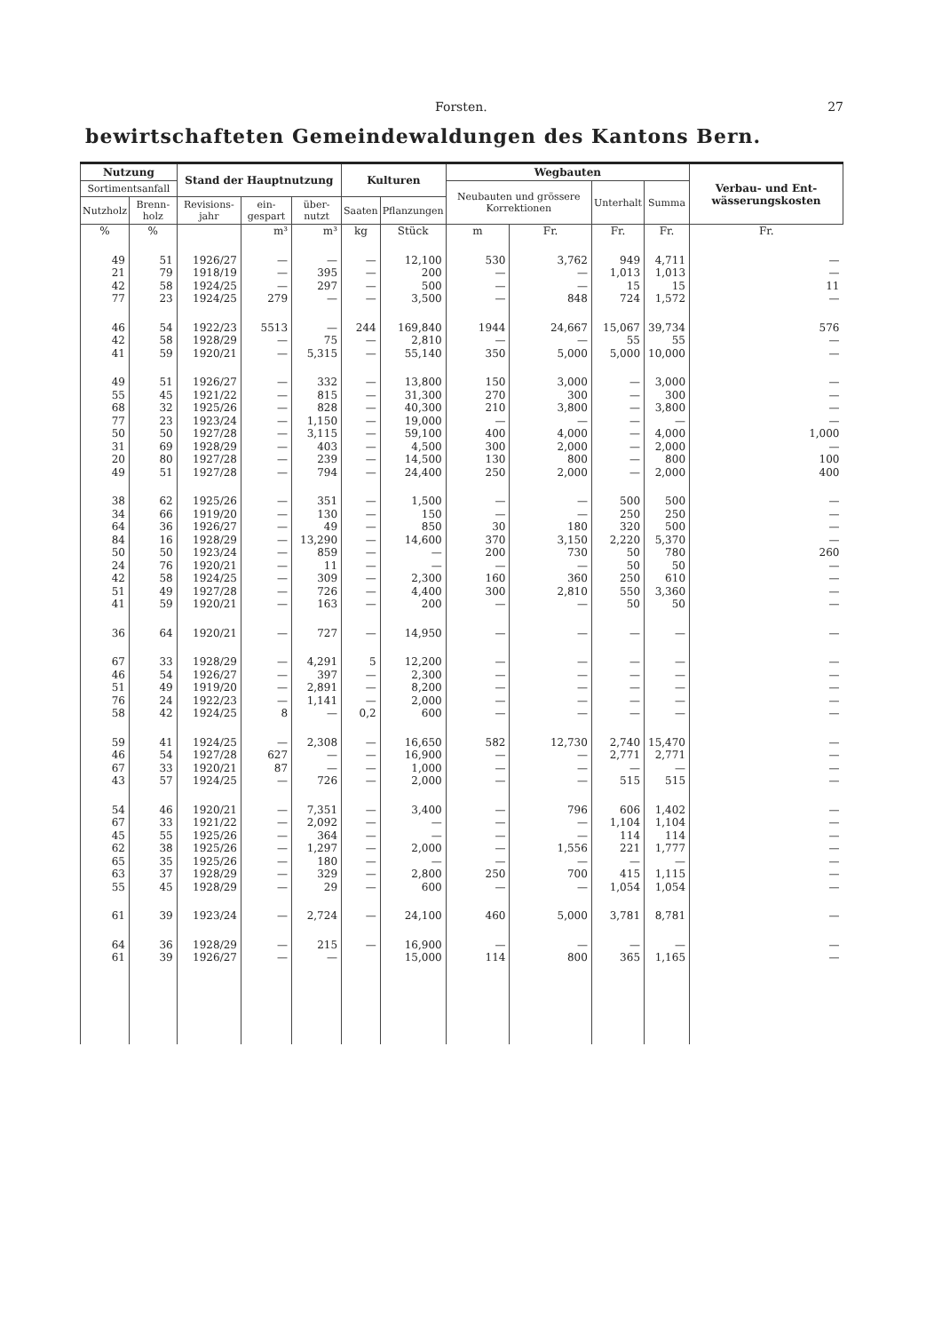Forsten. 27
bewirtschafteten Gemeindewaldungen des Kantons Bern.
| Nutzung | | Stand der Hauptnutzung | | | Kulturen | | Wegbauten | | | | Verbau- und Ent­wässerungs­kosten |
| --- | --- | --- | --- | --- | --- | --- | --- | --- | --- | --- | --- |
| Sortimentsanfall | | | | | | | Neubauten und grössere Korrektionen | | Unterhalt | Summa | |
| Nutzholz | Brenn­holz | Revisions­jahr | ein­gespart | über­nutzt | Saaten | Pflanzungen | | | | | |
| % | % | | m³ | m³ | kg | Stück | m | Fr. | Fr. | Fr. | Fr. |
| 49 | 51 | 1926/27 | — | — | — | 12,100 | 530 | 3,762 | 949 | 4,711 | — |
| 21 | 79 | 1918/19 | — | 395 | — | 200 | — | — | 1,013 | 1,013 | — |
| 42 | 58 | 1924/25 | — | 297 | — | 500 | — | — | 15 | 15 | 11 |
| 77 | 23 | 1924/25 | 279 | — | — | 3,500 | — | 848 | 724 | 1,572 | — |
| 46 | 54 | 1922/23 | 5513 | — | 244 | 169,840 | 1944 | 24,667 | 15,067 | 39,734 | 576 |
| 42 | 58 | 1928/29 | — | 75 | — | 2,810 | — | — | 55 | 55 | — |
| 41 | 59 | 1920/21 | — | 5,315 | — | 55,140 | 350 | 5,000 | 5,000 | 10,000 | — |
| 49 | 51 | 1926/27 | — | 332 | — | 13,800 | 150 | 3,000 | — | 3,000 | — |
| 55 | 45 | 1921/22 | — | 815 | — | 31,300 | 270 | 300 | — | 300 | — |
| 68 | 32 | 1925/26 | — | 828 | — | 40,300 | 210 | 3,800 | — | 3,800 | — |
| 77 | 23 | 1923/24 | — | 1,150 | — | 19,000 | — | — | — | — | — |
| 50 | 50 | 1927/28 | — | 3,115 | — | 59,100 | 400 | 4,000 | — | 4,000 | 1,000 |
| 31 | 69 | 1928/29 | — | 403 | — | 4,500 | 300 | 2,000 | — | 2,000 | — |
| 20 | 80 | 1927/28 | — | 239 | — | 14,500 | 130 | 800 | — | 800 | 100 |
| 49 | 51 | 1927/28 | — | 794 | — | 24,400 | 250 | 2,000 | — | 2,000 | 400 |
| 38 | 62 | 1925/26 | — | 351 | — | 1,500 | — | — | 500 | 500 | — |
| 34 | 66 | 1919/20 | — | 130 | — | 150 | — | — | 250 | 250 | — |
| 64 | 36 | 1926/27 | — | 49 | — | 850 | 30 | 180 | 320 | 500 | — |
| 84 | 16 | 1928/29 | — | 13,290 | — | 14,600 | 370 | 3,150 | 2,220 | 5,370 | — |
| 50 | 50 | 1923/24 | — | 859 | — | — | 200 | 730 | 50 | 780 | 260 |
| 24 | 76 | 1920/21 | — | 11 | — | — | — | — | 50 | 50 | — |
| 42 | 58 | 1924/25 | — | 309 | — | 2,300 | 160 | 360 | 250 | 610 | — |
| 51 | 49 | 1927/28 | — | 726 | — | 4,400 | 300 | 2,810 | 550 | 3,360 | — |
| 41 | 59 | 1920/21 | — | 163 | — | 200 | — | — | 50 | 50 | — |
| 36 | 64 | 1920/21 | — | 727 | — | 14,950 | — | — | — | — | — |
| 67 | 33 | 1928/29 | — | 4,291 | 5 | 12,200 | — | — | — | — | — |
| 46 | 54 | 1926/27 | — | 397 | — | 2,300 | — | — | — | — | — |
| 51 | 49 | 1919/20 | — | 2,891 | — | 8,200 | — | — | — | — | — |
| 76 | 24 | 1922/23 | — | 1,141 | — | 2,000 | — | — | — | — | — |
| 58 | 42 | 1924/25 | 8 | — | 0,2 | 600 | — | — | — | — | — |
| 59 | 41 | 1924/25 | — | 2,308 | — | 16,650 | 582 | 12,730 | 2,740 | 15,470 | — |
| 46 | 54 | 1927/28 | 627 | — | — | 16,900 | — | — | 2,771 | 2,771 | — |
| 67 | 33 | 1920/21 | 87 | — | — | 1,000 | — | — | — | — | — |
| 43 | 57 | 1924/25 | — | 726 | — | 2,000 | — | — | 515 | 515 | — |
| 54 | 46 | 1920/21 | — | 7,351 | — | 3,400 | — | 796 | 606 | 1,402 | — |
| 67 | 33 | 1921/22 | — | 2,092 | — | — | — | — | 1,104 | 1,104 | — |
| 45 | 55 | 1925/26 | — | 364 | — | — | — | — | 114 | 114 | — |
| 62 | 38 | 1925/26 | — | 1,297 | — | 2,000 | — | 1,556 | 221 | 1,777 | — |
| 65 | 35 | 1925/26 | — | 180 | — | — | — | — | — | — | — |
| 63 | 37 | 1928/29 | — | 329 | — | 2,800 | 250 | 700 | 415 | 1,115 | — |
| 55 | 45 | 1928/29 | — | 29 | — | 600 | — | — | 1,054 | 1,054 | — |
| 61 | 39 | 1923/24 | — | 2,724 | — | 24,100 | 460 | 5,000 | 3,781 | 8,781 | — |
| 64 | 36 | 1928/29 | — | 215 | — | 16,900 | — | — | — | — | — |
| 61 | 39 | 1926/27 | — | — | | 15,000 | 114 | 800 | 365 | 1,165 | — |